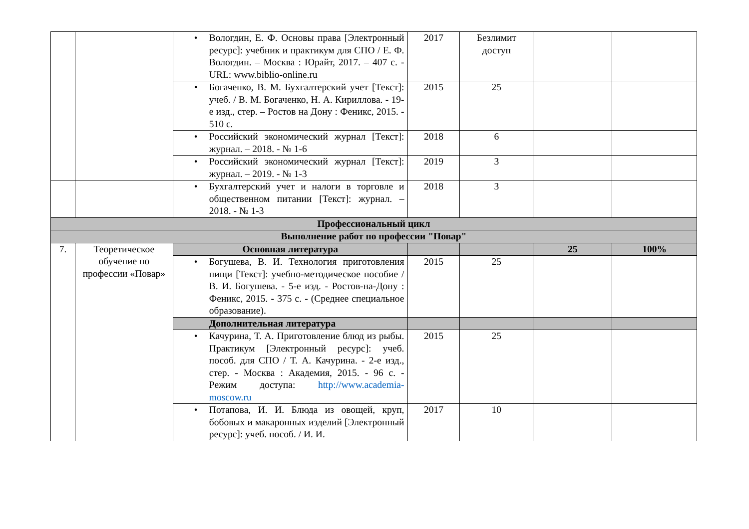| | | • Вологдин, Е. Ф. Основы права [Электронный ресурс]: учебник и практикум для СПО / Е. Ф. Вологдин. – Москва : Юрайт, 2017. – 407 с. - URL: www.biblio-online.ru | 2017 | Безлимит доступ | | |
| | | • Богаченко, В. М. Бухгалтерский учет [Текст]: учеб. / В. М. Богаченко, Н. А. Кириллова. - 19-е изд., стер. – Ростов на Дону : Феникс, 2015. - 510 с. | 2015 | 25 | | |
| | | • Российский экономический журнал [Текст]: журнал. – 2018. - № 1-6 | 2018 | 6 | | |
| | | • Российский экономический журнал [Текст]: журнал. – 2019. - № 1-3 | 2019 | 3 | | |
| | | • Бухгалтерский учет и налоги в торговле и общественном питании [Текст]: журнал. – 2018. - № 1-3 | 2018 | 3 | | |
| Профессиональный цикл | | | | | | |
| Выполнение работ по профессии "Повар" | | | | | | |
| 7. | Теоретическое обучение по профессии «Повар» | Основная литература | | | 25 | 100% |
| | | • Богушева, В. И. Технология приготовления пищи [Текст]: учебно-методическое пособие / В. И. Богушева. - 5-е изд. - Ростов-на-Дону : Феникс, 2015. - 375 с. - (Среднее специальное образование). | 2015 | 25 | | |
| | | Дополнительная литература | | | | |
| | | • Качурина, Т. А. Приготовление блюд из рыбы. Практикум [Электронный ресурс]: учеб. пособ. для СПО / Т. А. Качурина. - 2-е изд., стер. - Москва : Академия, 2015. - 96 с. - Режим доступа: http://www.academia-moscow.ru | 2015 | 25 | | |
| | | • Потапова, И. И. Блюда из овощей, круп, бобовых и макаронных изделий [Электронный ресурс]: учеб. пособ. / И. И. | 2017 | 10 | | |